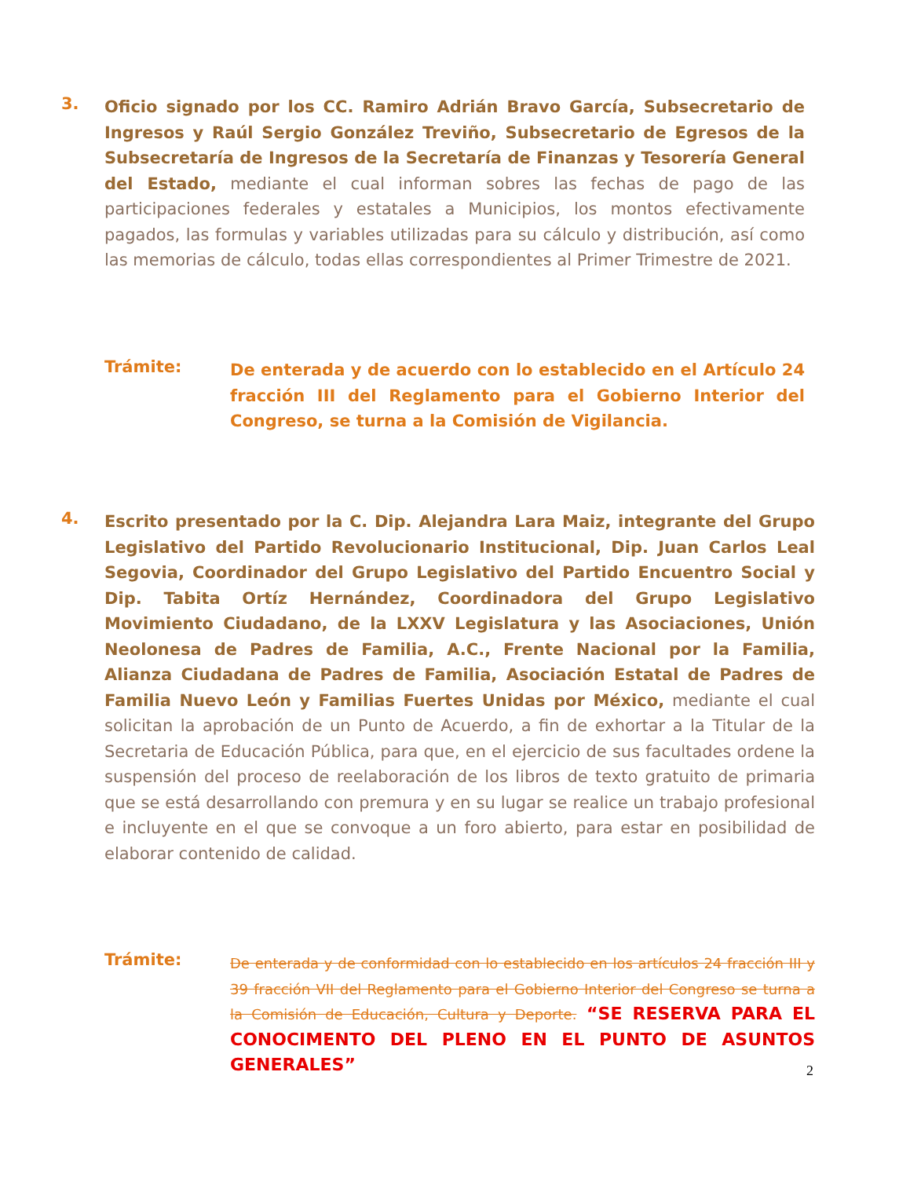3.
Oficio signado por los CC. Ramiro Adrián Bravo García, Subsecretario de Ingresos y Raúl Sergio González Treviño, Subsecretario de Egresos de la Subsecretaría de Ingresos de la Secretaría de Finanzas y Tesorería General del Estado, mediante el cual informan sobres las fechas de pago de las participaciones federales y estatales a Municipios, los montos efectivamente pagados, las formulas y variables utilizadas para su cálculo y distribución, así como las memorias de cálculo, todas ellas correspondientes al Primer Trimestre de 2021.
Trámite:
De enterada y de acuerdo con lo establecido en el Artículo 24 fracción III del Reglamento para el Gobierno Interior del Congreso, se turna a la Comisión de Vigilancia.
4.
Escrito presentado por la C. Dip. Alejandra Lara Maiz, integrante del Grupo Legislativo del Partido Revolucionario Institucional, Dip. Juan Carlos Leal Segovia, Coordinador del Grupo Legislativo del Partido Encuentro Social y Dip. Tabita Ortíz Hernández, Coordinadora del Grupo Legislativo Movimiento Ciudadano, de la LXXV Legislatura y las Asociaciones, Unión Neolonesa de Padres de Familia, A.C., Frente Nacional por la Familia, Alianza Ciudadana de Padres de Familia, Asociación Estatal de Padres de Familia Nuevo León y Familias Fuertes Unidas por México, mediante el cual solicitan la aprobación de un Punto de Acuerdo, a fin de exhortar a la Titular de la Secretaria de Educación Pública, para que, en el ejercicio de sus facultades ordene la suspensión del proceso de reelaboración de los libros de texto gratuito de primaria que se está desarrollando con premura y en su lugar se realice un trabajo profesional e incluyente en el que se convoque a un foro abierto, para estar en posibilidad de elaborar contenido de calidad.
Trámite:
De enterada y de conformidad con lo establecido en los artículos 24 fracción III y 39 fracción VII del Reglamento para el Gobierno Interior del Congreso se turna a la Comisión de Educación, Cultura y Deporte. “SE RESERVA PARA EL CONOCIMENTO DEL PLENO EN EL PUNTO DE ASUNTOS GENERALES”
2